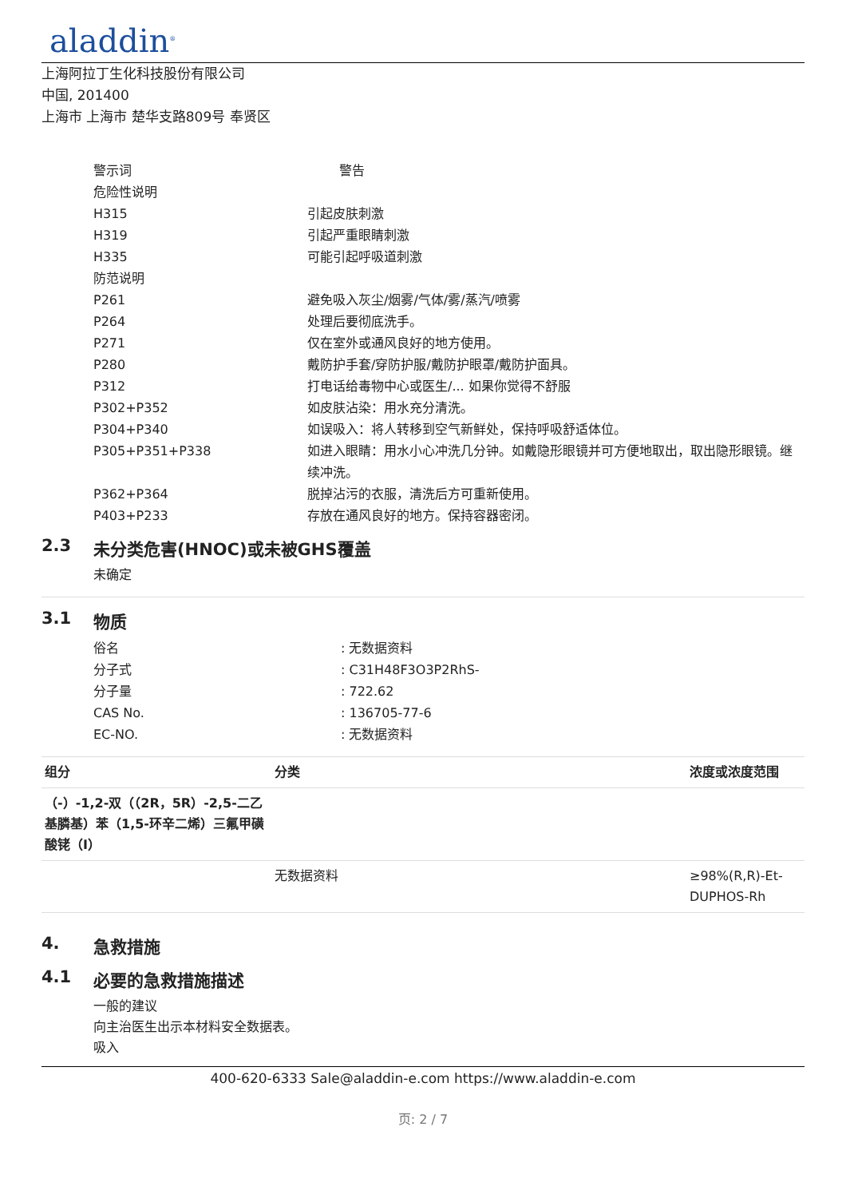aladdin<sup>®</sup>
上海阿拉丁生化科技股份有限公司
中国, 201400
上海市 上海市 楚华支路809号 奉贤区
警示词
警告
危险性说明
H315
引起皮肤刺激
H319
引起严重眼睛刺激
H335
可能引起呼吸道刺激
防范说明
P261
避免吸入灰尘/烟雾/气体/雾/蒸汽/喷雾
P264
处理后要彻底洗手。
P271
仅在室外或通风良好的地方使用。
P280
戴防护手套/穿防护服/戴防护眼罩/戴防护面具。
P312
打电话给毒物中心或医生/... 如果你觉得不舒服
P302+P352
如皮肤沾染：用水充分清洗。
P304+P340
如误吸入：将人转移到空气新鲜处，保持呼吸舒适体位。
P305+P351+P338
如进入眼睛：用水小心冲洗几分钟。如戴隐形眼镜并可方便地取出，取出隐形眼镜。继续冲洗。
P362+P364
脱掉沾污的衣服，清洗后方可重新使用。
P403+P233
存放在通风良好的地方。保持容器密闭。
2.3 未分类危害(HNOC)或未被GHS覆盖
未确定
3.1 物质
俗名
: 无数据资料
分子式
: C31H48F3O3P2RhS-
分子量
: 722.62
CAS No.
: 136705-77-6
EC-NO.
: 无数据资料
| 组分 | 分类 | 浓度或浓度范围 |
| --- | --- | --- |
| （-）-1,2-双（（2R，5R）-2,5-二乙基膦基）苯（1,5-环辛二烯）三氟甲磺酸铑（I） | | |
| | 无数据资料 | ≥98%(R,R)-Et-DUPHOS-Rh |
4. 急救措施
4.1 必要的急救措施描述
一般的建议
向主治医生出示本材料安全数据表。
吸入
400-620-6333 Sale@aladdin-e.com https://www.aladdin-e.com
页: 2 / 7